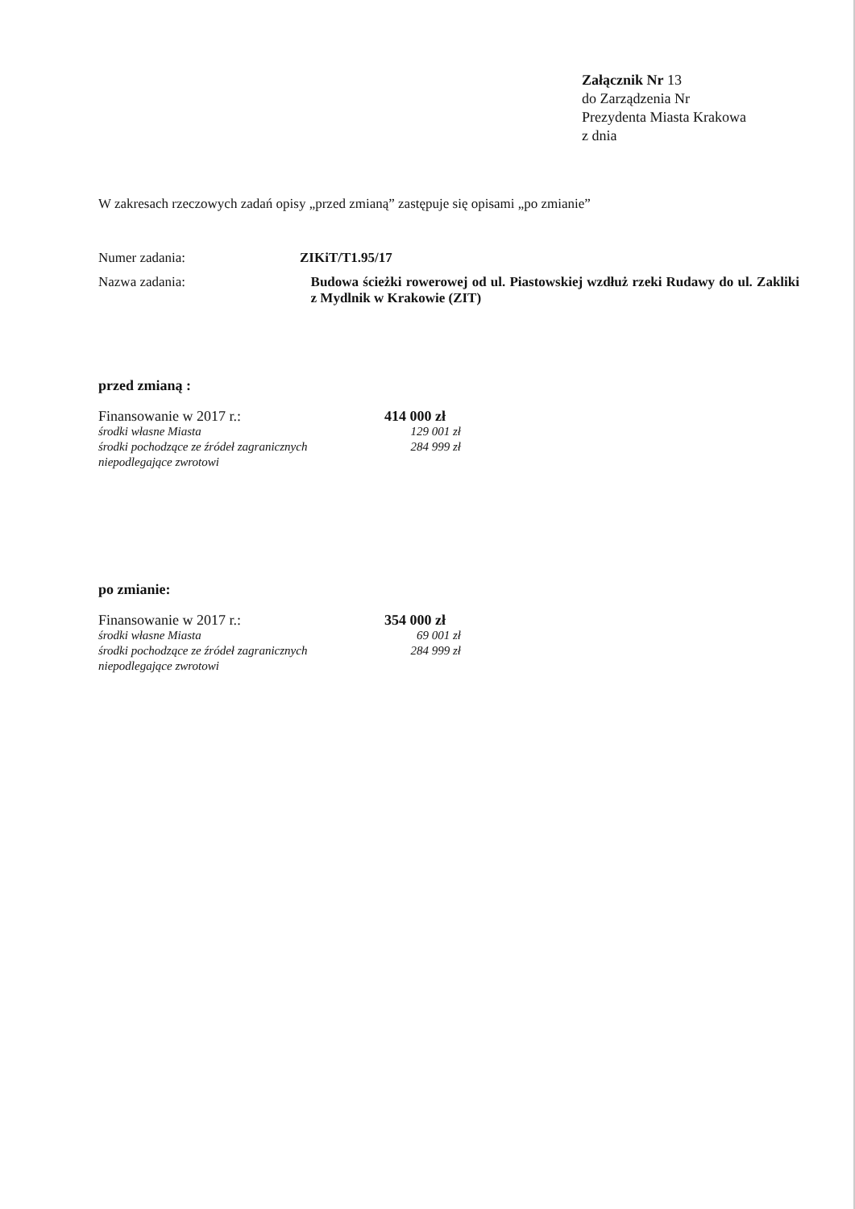Załącznik Nr 13
do Zarządzenia Nr
Prezydenta Miasta Krakowa
z dnia
W zakresach rzeczowych zadań opisy „przed zmianą” zastępuje się opisami „po zmianie”
Numer zadania: ZIKiT/T1.95/17
Nazwa zadania: Budowa ścieżki rowerowej od ul. Piastowskiej wzdłuż rzeki Rudawy do ul. Zakliki z Mydlnik w Krakowie (ZIT)
przed zmianą :
Finansowanie w 2017 r.: 414 000 zł
środki własne Miasta 129 001 zł
środki pochodzące ze źródeł zagranicznych niepodlegające zwrotowi
284 999 zł
po zmianie:
Finansowanie w 2017 r.: 354 000 zł
środki własne Miasta 69 001 zł
środki pochodzące ze źródeł zagranicznych niepodlegające zwrotowi
284 999 zł